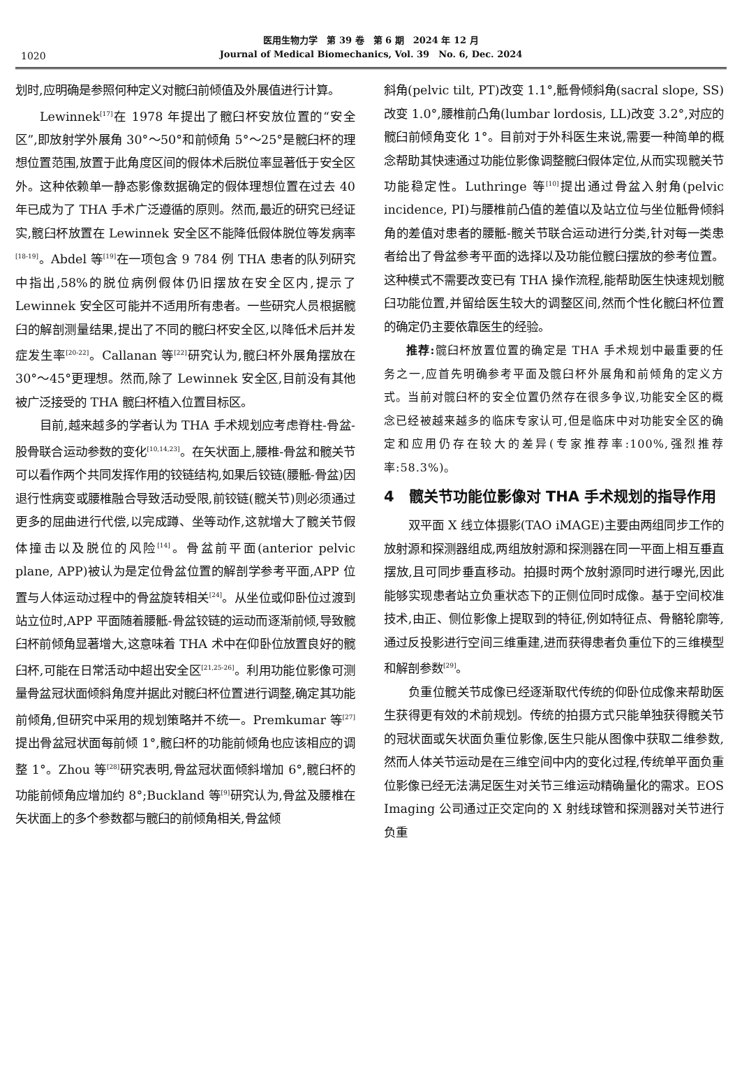1020
医用生物力学　第 39 卷　第 6 期　2024 年 12 月
Journal of Medical Biomechanics, Vol. 39　No. 6, Dec. 2024
划时,应明确是参照何种定义对髋臼前倾值及外展值进行计算。
Lewinnek<sup>[17]</sup>在 1978 年提出了髋臼杯安放位置的“安全区”,即放射学外展角 30°～50°和前倾角 5°～25°是髋臼杯的理想位置范围,放置于此角度区间的假体术后脱位率显著低于安全区外。这种依赖单一静态影像数据确定的假体理想位置在过去 40 年已成为了 THA 手术广泛遵循的原则。然而,最近的研究已经证实,髋臼杯放置在 Lewinnek 安全区不能降低假体脱位等发病率<sup>[18-19]</sup>。Abdel 等<sup>[19]</sup>在一项包含 9 784 例 THA 患者的队列研究中指出,58%的脱位病例假体仍旧摆放在安全区内,提示了 Lewinnek 安全区可能并不适用所有患者。一些研究人员根据髋臼的解剖测量结果,提出了不同的髋臼杯安全区,以降低术后并发症发生率<sup>[20-22]</sup>。Callanan 等<sup>[22]</sup>研究认为,髋臼杯外展角摆放在 30°～45°更理想。然而,除了 Lewinnek 安全区,目前没有其他被广泛接受的 THA 髋臼杯植入位置目标区。
目前,越来越多的学者认为 THA 手术规划应考虑脊柱-骨盆-股骨联合运动参数的变化<sup>[10,14,23]</sup>。在矢状面上,腰椎-骨盆和髋关节可以看作两个共同发挥作用的铰链结构,如果后铰链(腰骶-骨盆)因退行性病变或腰椎融合导致活动受限,前铰链(髋关节)则必须通过更多的屈曲进行代偿,以完成蹲、坐等动作,这就增大了髋关节假体撞击以及脱位的风险<sup>[14]</sup>。骨盆前平面(anterior pelvic plane, APP)被认为是定位骨盆位置的解剖学参考平面,APP 位置与人体运动过程中的骨盆旋转相关<sup>[24]</sup>。从坐位或仰卧位过渡到站立位时,APP 平面随着腰骶-骨盆铰链的运动而逐渐前倾,导致髋臼杯前倾角显著增大,这意味着 THA 术中在仰卧位放置良好的髋臼杯,可能在日常活动中超出安全区<sup>[21,25-26]</sup>。利用功能位影像可测量骨盆冠状面倾斜角度并据此对髋臼杯位置进行调整,确定其功能前倾角,但研究中采用的规划策略并不统一。Premkumar 等<sup>[27]</sup>提出骨盆冠状面每前倾 1°,髋臼杯的功能前倾角也应该相应的调整 1°。Zhou 等<sup>[28]</sup>研究表明,骨盆冠状面倾斜增加 6°,髋臼杯的功能前倾角应增加约 8°;Buckland 等<sup>[9]</sup>研究认为,骨盆及腰椎在矢状面上的多个参数都与髋臼的前倾角相关,骨盆倾
斜角(pelvic tilt, PT)改变 1.1°,骶骨倾斜角(sacral slope, SS)改变 1.0°,腰椎前凸角(lumbar lordosis, LL)改变 3.2°,对应的髋臼前倾角变化 1°。目前对于外科医生来说,需要一种简单的概念帮助其快速通过功能位影像调整髋臼假体定位,从而实现髋关节功能稳定性。Luthringe 等<sup>[10]</sup>提出通过骨盆入射角(pelvic incidence, PI)与腰椎前凸值的差值以及站立位与坐位骶骨倾斜角的差值对患者的腰骶-髋关节联合运动进行分类,针对每一类患者给出了骨盆参考平面的选择以及功能位髋臼摆放的参考位置。这种模式不需要改变已有 THA 操作流程,能帮助医生快速规划髋臼功能位置,并留给医生较大的调整区间,然而个性化髋臼杯位置的确定仍主要依靠医生的经验。
推荐: 髋臼杯放置位置的确定是 THA 手术规划中最重要的任务之一,应首先明确参考平面及髋臼杯外展角和前倾角的定义方式。当前对髋臼杯的安全位置仍然存在很多争议,功能安全区的概念已经被越来越多的临床专家认可,但是临床中对功能安全区的确定和应用仍存在较大的差异(专家推荐率:100%,强烈推荐率:58.3%)。
4　髋关节功能位影像对 THA 手术规划的指导作用
双平面 X 线立体摄影(TAO iMAGE)主要由两组同步工作的放射源和探测器组成,两组放射源和探测器在同一平面上相互垂直摆放,且可同步垂直移动。拍摄时两个放射源同时进行曝光,因此能够实现患者站立负重状态下的正侧位同时成像。基于空间校准技术,由正、侧位影像上提取到的特征,例如特征点、骨骼轮廓等,通过反投影进行空间三维重建,进而获得患者负重位下的三维模型和解剖参数<sup>[29]</sup>。
负重位髋关节成像已经逐渐取代传统的仰卧位成像来帮助医生获得更有效的术前规划。传统的拍摄方式只能单独获得髋关节的冠状面或矢状面负重位影像,医生只能从图像中获取二维参数,然而人体关节运动是在三维空间中内的变化过程,传统单平面负重位影像已经无法满足医生对关节三维运动精确量化的需求。EOS Imaging 公司通过正交定向的 X 射线球管和探测器对关节进行负重